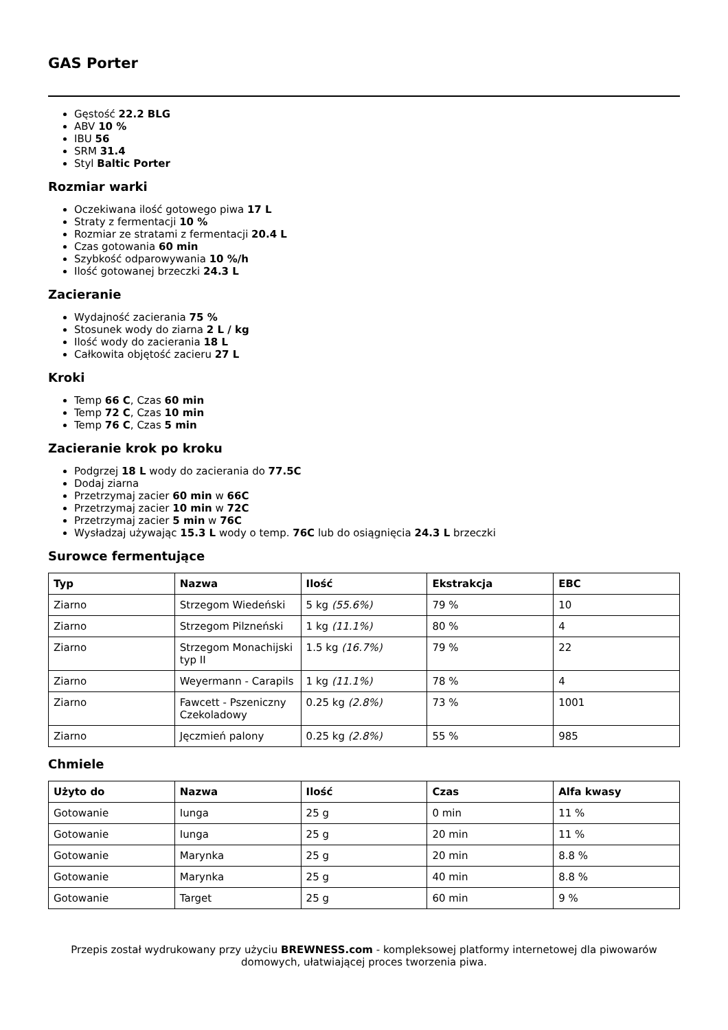GAS Porter
Gęstość 22.2 BLG
ABV 10 %
IBU 56
SRM 31.4
Styl Baltic Porter
Rozmiar warki
Oczekiwana ilość gotowego piwa 17 L
Straty z fermentacji 10 %
Rozmiar ze stratami z fermentacji 20.4 L
Czas gotowania 60 min
Szybkość odparowywania 10 %/h
Ilość gotowanej brzeczki 24.3 L
Zacieranie
Wydajność zacierania 75 %
Stosunek wody do ziarna 2 L / kg
Ilość wody do zacierania 18 L
Całkowita objętość zacieru 27 L
Kroki
Temp 66 C, Czas 60 min
Temp 72 C, Czas 10 min
Temp 76 C, Czas 5 min
Zacieranie krok po kroku
Podgrzej 18 L wody do zacierania do 77.5C
Dodaj ziarna
Przetrzymaj zacier 60 min w 66C
Przetrzymaj zacier 10 min w 72C
Przetrzymaj zacier 5 min w 76C
Wysładzaj używając 15.3 L wody o temp. 76C lub do osiągnięcia 24.3 L brzeczki
Surowce fermentujące
| Typ | Nazwa | Ilość | Ekstrakcja | EBC |
| --- | --- | --- | --- | --- |
| Ziarno | Strzegom Wiedeński | 5 kg (55.6%) | 79 % | 10 |
| Ziarno | Strzegom Pilzneński | 1 kg (11.1%) | 80 % | 4 |
| Ziarno | Strzegom Monachijski typ II | 1.5 kg (16.7%) | 79 % | 22 |
| Ziarno | Weyermann - Carapils | 1 kg (11.1%) | 78 % | 4 |
| Ziarno | Fawcett - Pszeniczny Czekoladowy | 0.25 kg (2.8%) | 73 % | 1001 |
| Ziarno | Jęczmień palony | 0.25 kg (2.8%) | 55 % | 985 |
Chmiele
| Użyto do | Nazwa | Ilość | Czas | Alfa kwasy |
| --- | --- | --- | --- | --- |
| Gotowanie | Iunga | 25 g | 0 min | 11 % |
| Gotowanie | Iunga | 25 g | 20 min | 11 % |
| Gotowanie | Marynka | 25 g | 20 min | 8.8 % |
| Gotowanie | Marynka | 25 g | 40 min | 8.8 % |
| Gotowanie | Target | 25 g | 60 min | 9 % |
Przepis został wydrukowany przy użyciu BREWNESS.com - kompleksowej platformy internetowej dla piwowarów domowych, ułatwiającej proces tworzenia piwa.